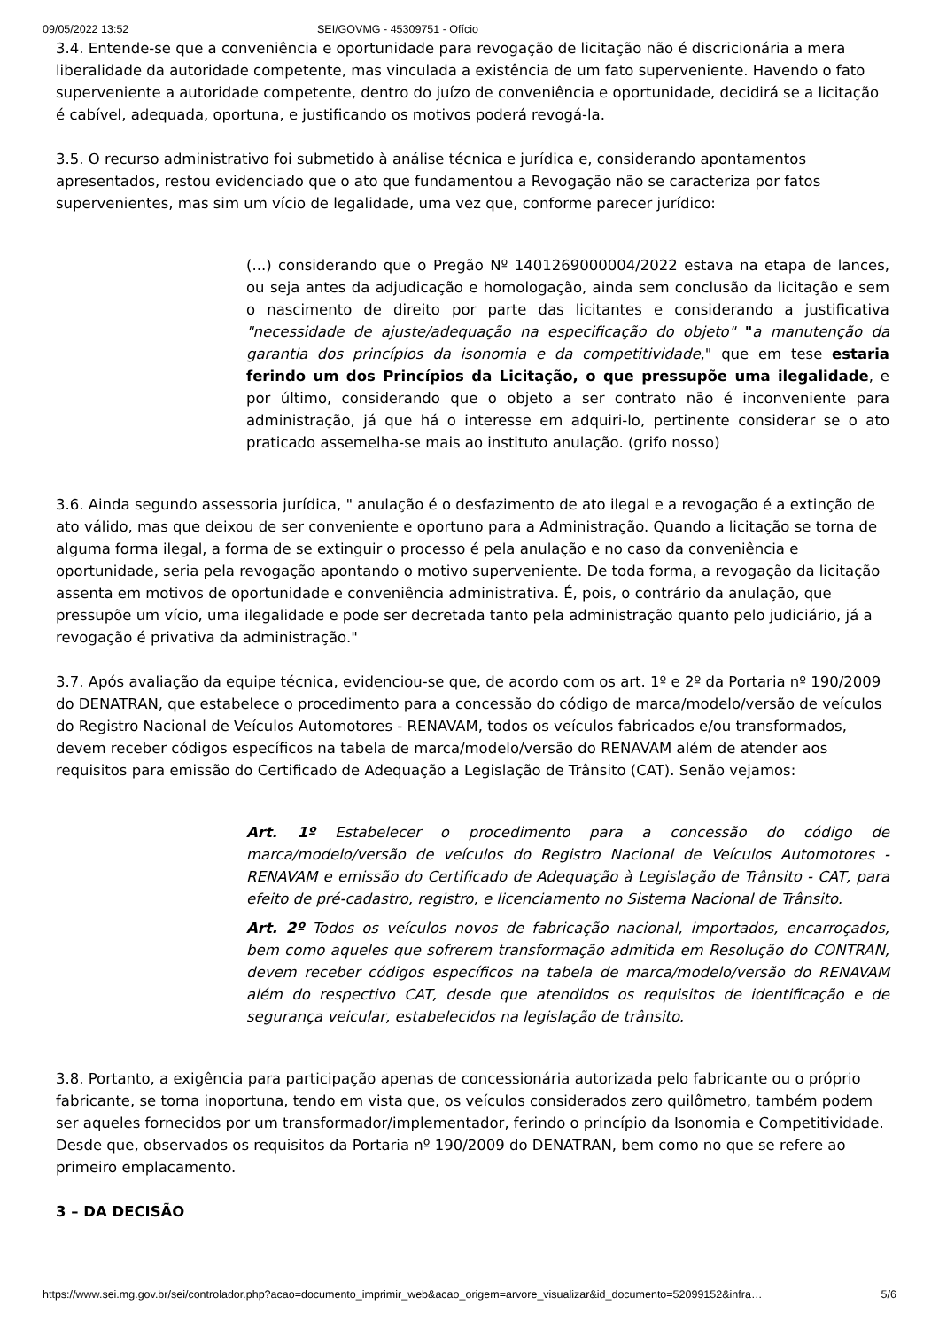09/05/2022 13:52 SEI/GOVMG - 45309751 - Ofício
3.4. Entende-se que a conveniência e oportunidade para revogação de licitação não é discricionária a mera liberalidade da autoridade competente, mas vinculada a existência de um fato superveniente. Havendo o fato superveniente a autoridade competente, dentro do juízo de conveniência e oportunidade, decidirá se a licitação é cabível, adequada, oportuna, e justificando os motivos poderá revogá-la.
3.5. O recurso administrativo foi submetido à análise técnica e jurídica e, considerando apontamentos apresentados, restou evidenciado que o ato que fundamentou a Revogação não se caracteriza por fatos supervenientes, mas sim um vício de legalidade, uma vez que, conforme parecer jurídico:
(...) considerando que o Pregão Nº 1401269000004/2022 estava na etapa de lances, ou seja antes da adjudicação e homologação, ainda sem conclusão da licitação e sem o nascimento de direito por parte das licitantes e considerando a justificativa "necessidade de ajuste/adequação na especificação do objeto" "a manutenção da garantia dos princípios da isonomia e da competitividade," que em tese estaria ferindo um dos Princípios da Licitação, o que pressupõe uma ilegalidade, e por último, considerando que o objeto a ser contrato não é inconveniente para administração, já que há o interesse em adquiri-lo, pertinente considerar se o ato praticado assemelha-se mais ao instituto anulação. (grifo nosso)
3.6. Ainda segundo assessoria jurídica, " anulação é o desfazimento de ato ilegal e a revogação é a extinção de ato válido, mas que deixou de ser conveniente e oportuno para a Administração. Quando a licitação se torna de alguma forma ilegal, a forma de se extinguir o processo é pela anulação e no caso da conveniência e oportunidade, seria pela revogação apontando o motivo superveniente. De toda forma, a revogação da licitação assenta em motivos de oportunidade e conveniência administrativa. É, pois, o contrário da anulação, que pressupõe um vício, uma ilegalidade e pode ser decretada tanto pela administração quanto pelo judiciário, já a revogação é privativa da administração."
3.7. Após avaliação da equipe técnica, evidenciou-se que, de acordo com os art. 1º e 2º da Portaria nº 190/2009 do DENATRAN, que estabelece o procedimento para a concessão do código de marca/modelo/versão de veículos do Registro Nacional de Veículos Automotores - RENAVAM, todos os veículos fabricados e/ou transformados, devem receber códigos específicos na tabela de marca/modelo/versão do RENAVAM além de atender aos requisitos para emissão do Certificado de Adequação a Legislação de Trânsito (CAT). Senão vejamos:
Art. 1º Estabelecer o procedimento para a concessão do código de marca/modelo/versão de veículos do Registro Nacional de Veículos Automotores - RENAVAM e emissão do Certificado de Adequação à Legislação de Trânsito - CAT, para efeito de pré-cadastro, registro, e licenciamento no Sistema Nacional de Trânsito.
Art. 2º Todos os veículos novos de fabricação nacional, importados, encarroçados, bem como aqueles que sofrerem transformação admitida em Resolução do CONTRAN, devem receber códigos específicos na tabela de marca/modelo/versão do RENAVAM além do respectivo CAT, desde que atendidos os requisitos de identificação e de segurança veicular, estabelecidos na legislação de trânsito.
3.8. Portanto, a exigência para participação apenas de concessionária autorizada pelo fabricante ou o próprio fabricante, se torna inoportuna, tendo em vista que, os veículos considerados zero quilômetro, também podem ser aqueles fornecidos por um transformador/implementador, ferindo o princípio da Isonomia e Competitividade. Desde que, observados os requisitos da Portaria nº 190/2009 do DENATRAN, bem como no que se refere ao primeiro emplacamento.
3 – DA DECISÃO
https://www.sei.mg.gov.br/sei/controlador.php?acao=documento_imprimir_web&acao_origem=arvore_visualizar&id_documento=52099152&infra… 5/6